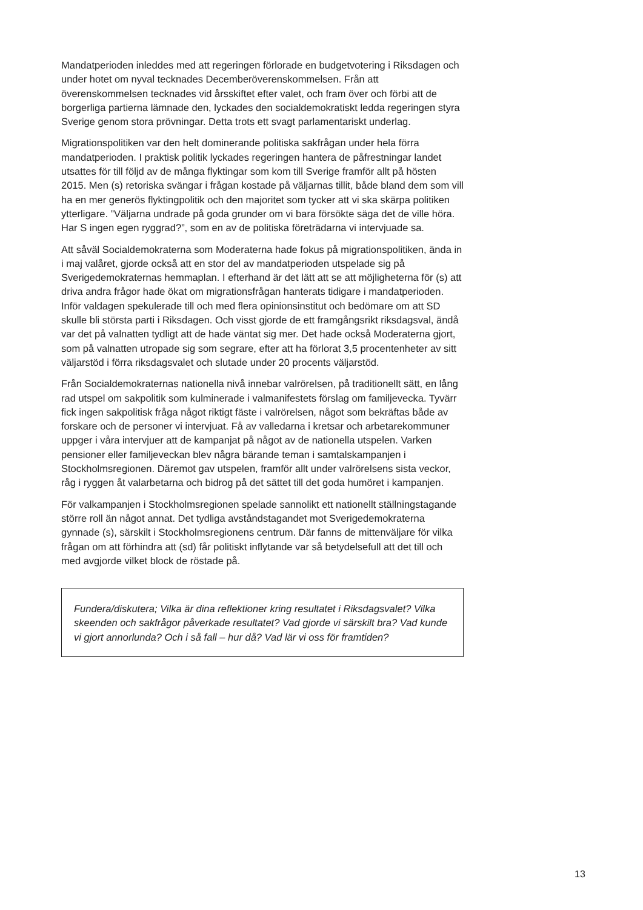Mandatperioden inleddes med att regeringen förlorade en budgetvotering i Riksdagen och under hotet om nyval tecknades Decemberöverenskommelsen. Från att överenskommelsen tecknades vid årsskiftet efter valet, och fram över och förbi att de borgerliga partierna lämnade den, lyckades den socialdemokratiskt ledda regeringen styra Sverige genom stora prövningar. Detta trots ett svagt parlamentariskt underlag.
Migrationspolitiken var den helt dominerande politiska sakfrågan under hela förra mandatperioden. I praktisk politik lyckades regeringen hantera de påfrestningar landet utsattes för till följd av de många flyktingar som kom till Sverige framför allt på hösten 2015. Men (s) retoriska svängar i frågan kostade på väljarnas tillit, både bland dem som vill ha en mer generös flyktingpolitik och den majoritet som tycker att vi ska skärpa politiken ytterligare. ”Väljarna undrade på goda grunder om vi bara försökte säga det de ville höra. Har S ingen egen ryggrad?”, som en av de politiska företrädarna vi intervjuade sa.
Att såväl Socialdemokraterna som Moderaterna hade fokus på migrationspolitiken, ända in i maj valåret, gjorde också att en stor del av mandatperioden utspelade sig på Sverigedemokraternas hemmaplan. I efterhand är det lätt att se att möjligheterna för (s) att driva andra frågor hade ökat om migrationsfrågan hanterats tidigare i mandatperioden. Inför valdagen spekulerade till och med flera opinionsinstitut och bedömare om att SD skulle bli största parti i Riksdagen. Och visst gjorde de ett framgångsrikt riksdagsval, ändå var det på valnatten tydligt att de hade väntat sig mer. Det hade också Moderaterna gjort, som på valnatten utropade sig som segrare, efter att ha förlorat 3,5 procentenheter av sitt väljarstöd i förra riksdagsvalet och slutade under 20 procents väljarstöd.
Från Socialdemokraternas nationella nivå innebar valrörelsen, på traditionellt sätt, en lång rad utspel om sakpolitik som kulminerade i valmanifestets förslag om familjevecka. Tyvärr fick ingen sakpolitisk fråga något riktigt fäste i valrörelsen, något som bekräftas både av forskare och de personer vi intervjuat. Få av valledarna i kretsar och arbetarekommuner uppger i våra intervjuer att de kampanjat på något av de nationella utspelen. Varken pensioner eller familjeveckan blev några bärande teman i samtalskampanjen i Stockholmsregionen. Däremot gav utspelen, framför allt under valrörelsens sista veckor, råg i ryggen åt valarbetarna och bidrog på det sättet till det goda humöret i kampanjen.
För valkampanjen i Stockholmsregionen spelade sannolikt ett nationellt ställningstagande större roll än något annat. Det tydliga avståndstagandet mot Sverigedemokraterna gynnade (s), särskilt i Stockholmsregionens centrum. Där fanns de mittenväljare för vilka frågan om att förhindra att (sd) får politiskt inflytande var så betydelsefull att det till och med avgjorde vilket block de röstade på.
Fundera/diskutera; Vilka är dina reflektioner kring resultatet i Riksdagsvalet? Vilka skeenden och sakfrågor påverkade resultatet? Vad gjorde vi särskilt bra? Vad kunde vi gjort annorlunda? Och i så fall – hur då? Vad lär vi oss för framtiden?
13